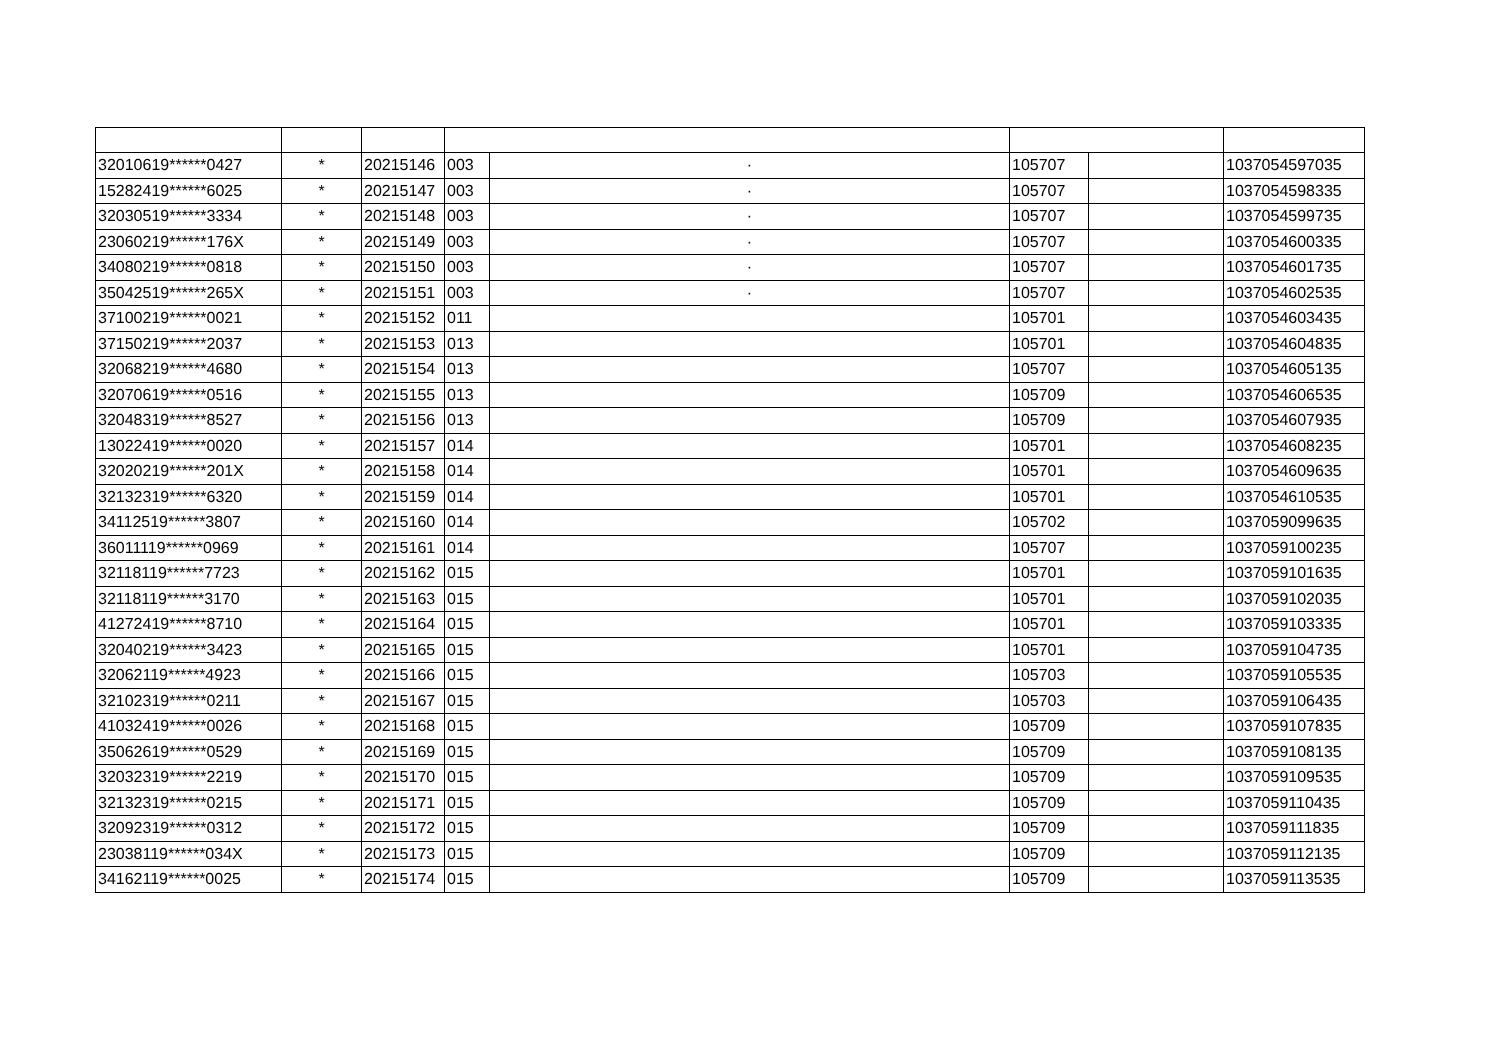| 32010619******0427 | * | 20215146 | 003 | · | 105707 | | 1037054597035 |
| 15282419******6025 | * | 20215147 | 003 | · | 105707 | | 1037054598335 |
| 32030519******3334 | * | 20215148 | 003 | · | 105707 | | 1037054599735 |
| 23060219******176X | * | 20215149 | 003 | · | 105707 | | 1037054600335 |
| 34080219******0818 | * | 20215150 | 003 | · | 105707 | | 1037054601735 |
| 35042519******265X | * | 20215151 | 003 | · | 105707 | | 1037054602535 |
| 37100219******0021 | * | 20215152 | 011 | | 105701 | | 1037054603435 |
| 37150219******2037 | * | 20215153 | 013 | | 105701 | | 1037054604835 |
| 32068219******4680 | * | 20215154 | 013 | | 105707 | | 1037054605135 |
| 32070619******0516 | * | 20215155 | 013 | | 105709 | | 1037054606535 |
| 32048319******8527 | * | 20215156 | 013 | | 105709 | | 1037054607935 |
| 13022419******0020 | * | 20215157 | 014 | | 105701 | | 1037054608235 |
| 32020219******201X | * | 20215158 | 014 | | 105701 | | 1037054609635 |
| 32132319******6320 | * | 20215159 | 014 | | 105701 | | 1037054610535 |
| 34112519******3807 | * | 20215160 | 014 | | 105702 | | 1037059099635 |
| 36011119******0969 | * | 20215161 | 014 | | 105707 | | 1037059100235 |
| 32118119******7723 | * | 20215162 | 015 | | 105701 | | 1037059101635 |
| 32118119******3170 | * | 20215163 | 015 | | 105701 | | 1037059102035 |
| 41272419******8710 | * | 20215164 | 015 | | 105701 | | 1037059103335 |
| 32040219******3423 | * | 20215165 | 015 | | 105701 | | 1037059104735 |
| 32062119******4923 | * | 20215166 | 015 | | 105703 | | 1037059105535 |
| 32102319******0211 | * | 20215167 | 015 | | 105703 | | 1037059106435 |
| 41032419******0026 | * | 20215168 | 015 | | 105709 | | 1037059107835 |
| 35062619******0529 | * | 20215169 | 015 | | 105709 | | 1037059108135 |
| 32032319******2219 | * | 20215170 | 015 | | 105709 | | 1037059109535 |
| 32132319******0215 | * | 20215171 | 015 | | 105709 | | 1037059110435 |
| 32092319******0312 | * | 20215172 | 015 | | 105709 | | 1037059111835 |
| 23038119******034X | * | 20215173 | 015 | | 105709 | | 1037059112135 |
| 34162119******0025 | * | 20215174 | 015 | | 105709 | | 1037059113535 |